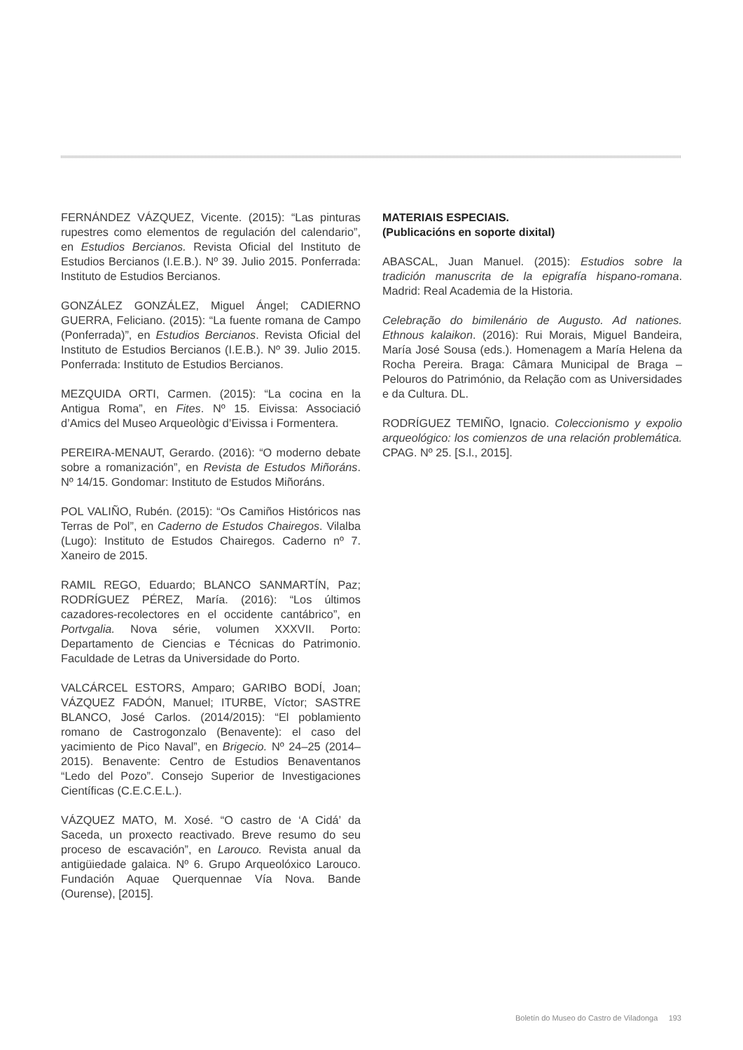FERNÁNDEZ VÁZQUEZ, Vicente. (2015): “Las pinturas rupestres como elementos de regulación del calendario”, en Estudios Bercianos. Revista Oficial del Instituto de Estudios Bercianos (I.E.B.). Nº 39. Julio 2015. Ponferrada: Instituto de Estudios Bercianos.
GONZÁLEZ GONZÁLEZ, Miguel Ángel; CADIERNO GUERRA, Feliciano. (2015): “La fuente romana de Campo (Ponferrada)”, en Estudios Bercianos. Revista Oficial del Instituto de Estudios Bercianos (I.E.B.). Nº 39. Julio 2015. Ponferrada: Instituto de Estudios Bercianos.
MEZQUIDA ORTI, Carmen. (2015): “La cocina en la Antigua Roma”, en Fites. Nº 15. Eivissa: Associació d’Amics del Museo Arqueològic d’Eivissa i Formentera.
PEREIRA-MENAUT, Gerardo. (2016): “O moderno debate sobre a romanización”, en Revista de Estudos Miñoráns. Nº 14/15. Gondomar: Instituto de Estudos Miñoráns.
POL VALIÑO, Rubén. (2015): “Os Camiños Históricos nas Terras de Pol”, en Caderno de Estudos Chairegos. Vilalba (Lugo): Instituto de Estudos Chairegos. Caderno nº 7. Xaneiro de 2015.
RAMIL REGO, Eduardo; BLANCO SANMARTÍN, Paz; RODRÍGUEZ PÉREZ, María. (2016): “Los últimos cazadores-recolectores en el occidente cantábrico”, en Portvgalia. Nova série, volumen XXXVII. Porto: Departamento de Ciencias e Técnicas do Patrimonio. Faculdade de Letras da Universidade do Porto.
VALCÁRCEL ESTORS, Amparo; GARIBO BODÍ, Joan; VÁZQUEZ FADÓN, Manuel; ITURBE, Víctor; SASTRE BLANCO, José Carlos. (2014/2015): “El poblamiento romano de Castrogonzalo (Benavente): el caso del yacimiento de Pico Naval”, en Brigecio. Nº 24–25 (2014–2015). Benavente: Centro de Estudios Benaventanos “Ledo del Pozo”. Consejo Superior de Investigaciones Científicas (C.E.C.E.L.).
VÁZQUEZ MATO, M. Xosé. “O castro de ‘A Cidá’ da Saceda, un proxecto reactivado. Breve resumo do seu proceso de escavación”, en Larouco. Revista anual da antigüiedade galaica. Nº 6. Grupo Arqueolóxico Larouco. Fundación Aquae Querquennae Vía Nova. Bande (Ourense), [2015].
MATERIAIS ESPECIAIS.
(Publicacións en soporte dixital)
ABASCAL, Juan Manuel. (2015): Estudios sobre la tradición manuscrita de la epigrafía hispano-romana. Madrid: Real Academia de la Historia.
Celebração do bimilenário de Augusto. Ad nationes. Ethnous kalaikon. (2016): Rui Morais, Miguel Bandeira, María José Sousa (eds.). Homenagem a María Helena da Rocha Pereira. Braga: Câmara Municipal de Braga – Pelouros do Património, da Relação com as Universidades e da Cultura. DL.
RODRÍGUEZ TEMIÑO, Ignacio. Coleccionismo y expolio arqueológico: los comienzos de una relación problemática. CPAG. Nº 25. [S.l., 2015].
Boletín do Museo do Castro de Viladonga 193